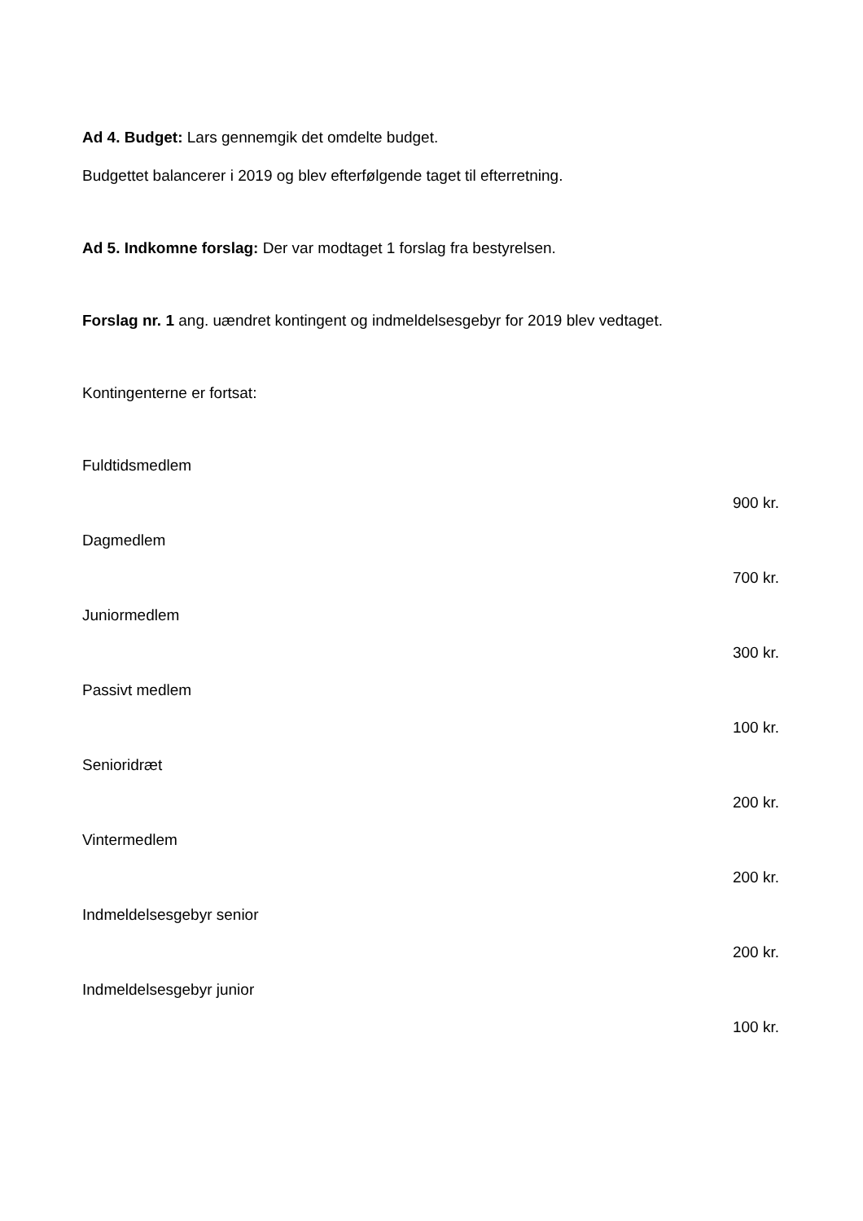Ad 4. Budget: Lars gennemgik det omdelte budget.
Budgettet balancerer i 2019 og blev efterfølgende taget til efterretning.
Ad 5. Indkomne forslag: Der var modtaget 1 forslag fra bestyrelsen.
Forslag nr. 1 ang. uændret kontingent og indmeldelsesgebyr for 2019 blev vedtaget.
Kontingenterne er fortsat:
Fuldtidsmedlem
900 kr.
Dagmedlem
700 kr.
Juniormedlem
300 kr.
Passivt medlem
100 kr.
Senioridræt
200 kr.
Vintermedlem
200 kr.
Indmeldelsesgebyr senior
200 kr.
Indmeldelsesgebyr junior
100 kr.